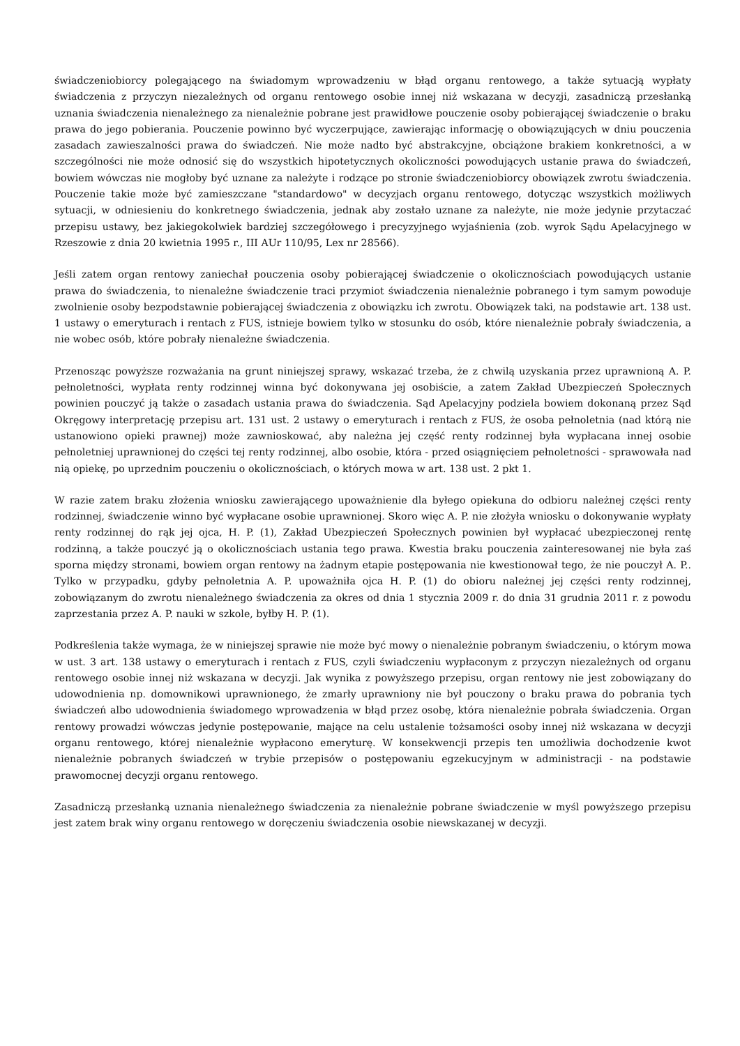świadczeniobiorcy polegającego na świadomym wprowadzeniu w błąd organu rentowego, a także sytuacją wypłaty świadczenia z przyczyn niezależnych od organu rentowego osobie innej niż wskazana w decyzji, zasadniczą przesłanką uznania świadczenia nienależnego za nienależnie pobrane jest prawidłowe pouczenie osoby pobierającej świadczenie o braku prawa do jego pobierania. Pouczenie powinno być wyczerpujące, zawierając informację o obowiązujących w dniu pouczenia zasadach zawieszalności prawa do świadczeń. Nie może nadto być abstrakcyjne, obciążone brakiem konkretności, a w szczególności nie może odnosić się do wszystkich hipotetycznych okoliczności powodujących ustanie prawa do świadczeń, bowiem wówczas nie mogłoby być uznane za należyte i rodzące po stronie świadczeniobiorcy obowiązek zwrotu świadczenia. Pouczenie takie może być zamieszczane "standardowo" w decyzjach organu rentowego, dotycząc wszystkich możliwych sytuacji, w odniesieniu do konkretnego świadczenia, jednak aby zostało uznane za należyte, nie może jedynie przytaczać przepisu ustawy, bez jakiegokolwiek bardziej szczegółowego i precyzyjnego wyjaśnienia (zob. wyrok Sądu Apelacyjnego w Rzeszowie z dnia 20 kwietnia 1995 r., III AUr 110/95, Lex nr 28566).
Jeśli zatem organ rentowy zaniechał pouczenia osoby pobierającej świadczenie o okolicznościach powodujących ustanie prawa do świadczenia, to nienależne świadczenie traci przymiot świadczenia nienależnie pobranego i tym samym powoduje zwolnienie osoby bezpodstawnie pobierającej świadczenia z obowiązku ich zwrotu. Obowiązek taki, na podstawie art. 138 ust. 1 ustawy o emeryturach i rentach z FUS, istnieje bowiem tylko w stosunku do osób, które nienależnie pobrały świadczenia, a nie wobec osób, które pobrały nienależne świadczenia.
Przenosząc powyższe rozważania na grunt niniejszej sprawy, wskazać trzeba, że z chwilą uzyskania przez uprawnioną A. P. pełnoletności, wypłata renty rodzinnej winna być dokonywana jej osobiście, a zatem Zakład Ubezpieczeń Społecznych powinien pouczyć ją także o zasadach ustania prawa do świadczenia. Sąd Apelacyjny podziela bowiem dokonaną przez Sąd Okręgowy interpretację przepisu art. 131 ust. 2 ustawy o emeryturach i rentach z FUS, że osoba pełnoletnia (nad którą nie ustanowiono opieki prawnej) może zawnioskować, aby należna jej część renty rodzinnej była wypłacana innej osobie pełnoletniej uprawnionej do części tej renty rodzinnej, albo osobie, która - przed osiągnięciem pełnoletności - sprawowała nad nią opiekę, po uprzednim pouczeniu o okolicznościach, o których mowa w art. 138 ust. 2 pkt 1.
W razie zatem braku złożenia wniosku zawierającego upoważnienie dla byłego opiekuna do odbioru należnej części renty rodzinnej, świadczenie winno być wypłacane osobie uprawnionej. Skoro więc A. P. nie złożyła wniosku o dokonywanie wypłaty renty rodzinnej do rąk jej ojca, H. P. (1), Zakład Ubezpieczeń Społecznych powinien był wypłacać ubezpieczonej rentę rodzinną, a także pouczyć ją o okolicznościach ustania tego prawa. Kwestia braku pouczenia zainteresowanej nie była zaś sporna między stronami, bowiem organ rentowy na żadnym etapie postępowania nie kwestionował tego, że nie pouczył A. P.. Tylko w przypadku, gdyby pełnoletnia A. P. upoważniła ojca H. P. (1) do obioru należnej jej części renty rodzinnej, zobowiązanym do zwrotu nienależnego świadczenia za okres od dnia 1 stycznia 2009 r. do dnia 31 grudnia 2011 r. z powodu zaprzestania przez A. P. nauki w szkole, byłby H. P. (1).
Podkreślenia także wymaga, że w niniejszej sprawie nie może być mowy o nienależnie pobranym świadczeniu, o którym mowa w ust. 3 art. 138 ustawy o emeryturach i rentach z FUS, czyli świadczeniu wypłaconym z przyczyn niezależnych od organu rentowego osobie innej niż wskazana w decyzji. Jak wynika z powyższego przepisu, organ rentowy nie jest zobowiązany do udowodnienia np. domownikowi uprawnionego, że zmarły uprawniony nie był pouczony o braku prawa do pobrania tych świadczeń albo udowodnienia świadomego wprowadzenia w błąd przez osobę, która nienależnie pobrała świadczenia. Organ rentowy prowadzi wówczas jedynie postępowanie, mające na celu ustalenie tożsamości osoby innej niż wskazana w decyzji organu rentowego, której nienależnie wypłacono emeryturę. W konsekwencji przepis ten umożliwia dochodzenie kwot nienależnie pobranych świadczeń w trybie przepisów o postępowaniu egzekucyjnym w administracji - na podstawie prawomocnej decyzji organu rentowego.
Zasadniczą przesłanką uznania nienależnego świadczenia za nienależnie pobrane świadczenie w myśl powyższego przepisu jest zatem brak winy organu rentowego w doręczeniu świadczenia osobie niewskazanej w decyzji.